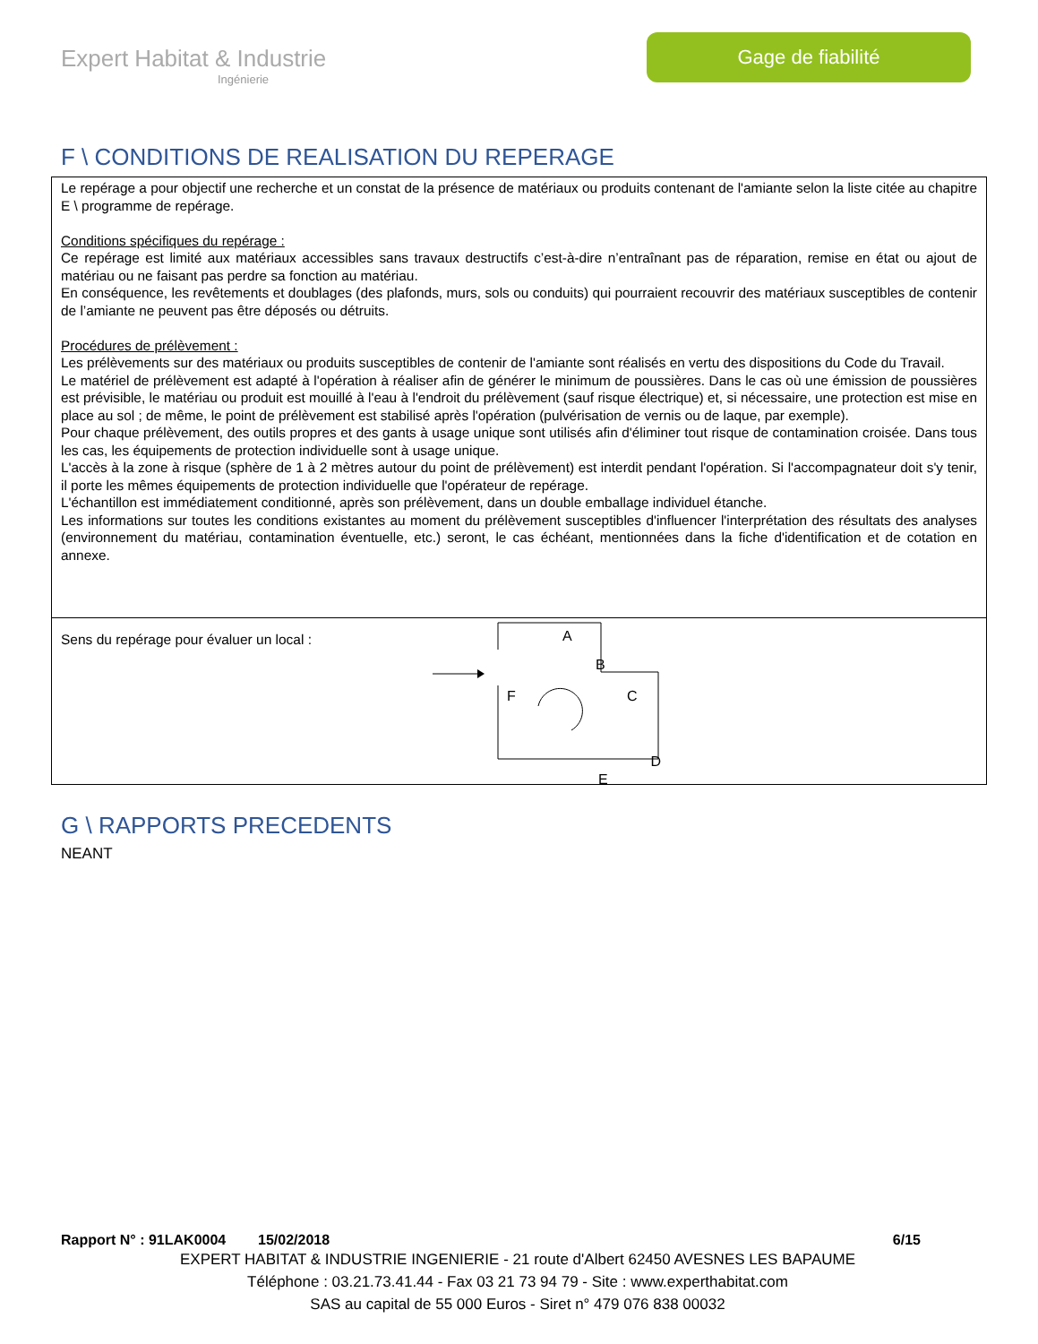Expert Habitat & Industrie
Ingénierie
Gage de fiabilité
F \ CONDITIONS DE REALISATION DU REPERAGE
Le repérage a pour objectif une recherche et un constat de la présence de matériaux ou produits contenant de l'amiante selon la liste citée au chapitre E \ programme de repérage.
Conditions spécifiques du repérage :
Ce repérage est limité aux matériaux accessibles sans travaux destructifs c’est-à-dire n’entraînant pas de réparation, remise en état ou ajout de matériau ou ne faisant pas perdre sa fonction au matériau.
En conséquence, les revêtements et doublages (des plafonds, murs, sols ou conduits) qui pourraient recouvrir des matériaux susceptibles de contenir de l’amiante ne peuvent pas être déposés ou détruits.
Procédures de prélèvement :
Les prélèvements sur des matériaux ou produits susceptibles de contenir de l'amiante sont réalisés en vertu des dispositions du Code du Travail.
Le matériel de prélèvement est adapté à l'opération à réaliser afin de générer le minimum de poussières. Dans le cas où une émission de poussières est prévisible, le matériau ou produit est mouillé à l'eau à l'endroit du prélèvement (sauf risque électrique) et, si nécessaire, une protection est mise en place au sol ; de même, le point de prélèvement est stabilisé après l'opération (pulvérisation de vernis ou de laque, par exemple).
Pour chaque prélèvement, des outils propres et des gants à usage unique sont utilisés afin d'éliminer tout risque de contamination croisée. Dans tous les cas, les équipements de protection individuelle sont à usage unique.
L'accès à la zone à risque (sphère de 1 à 2 mètres autour du point de prélèvement) est interdit pendant l'opération. Si l'accompagnateur doit s'y tenir, il porte les mêmes équipements de protection individuelle que l'opérateur de repérage.
L'échantillon est immédiatement conditionné, après son prélèvement, dans un double emballage individuel étanche.
Les informations sur toutes les conditions existantes au moment du prélèvement susceptibles d'influencer l'interprétation des résultats des analyses (environnement du matériau, contamination éventuelle, etc.) seront, le cas échéant, mentionnées dans la fiche d'identification et de cotation en annexe.
Sens du repérage pour évaluer un local :
A
B
C
D
E
F
G \ RAPPORTS PRECEDENTS
NEANT
Rapport N° : 91LAK0004 15/02/2018 6/15
EXPERT HABITAT & INDUSTRIE INGENIERIE - 21 route d'Albert 62450 AVESNES LES BAPAUME
Téléphone : 03.21.73.41.44 - Fax 03 21 73 94 79 - Site : www.experthabitat.com
SAS au capital de 55 000 Euros - Siret n° 479 076 838 00032